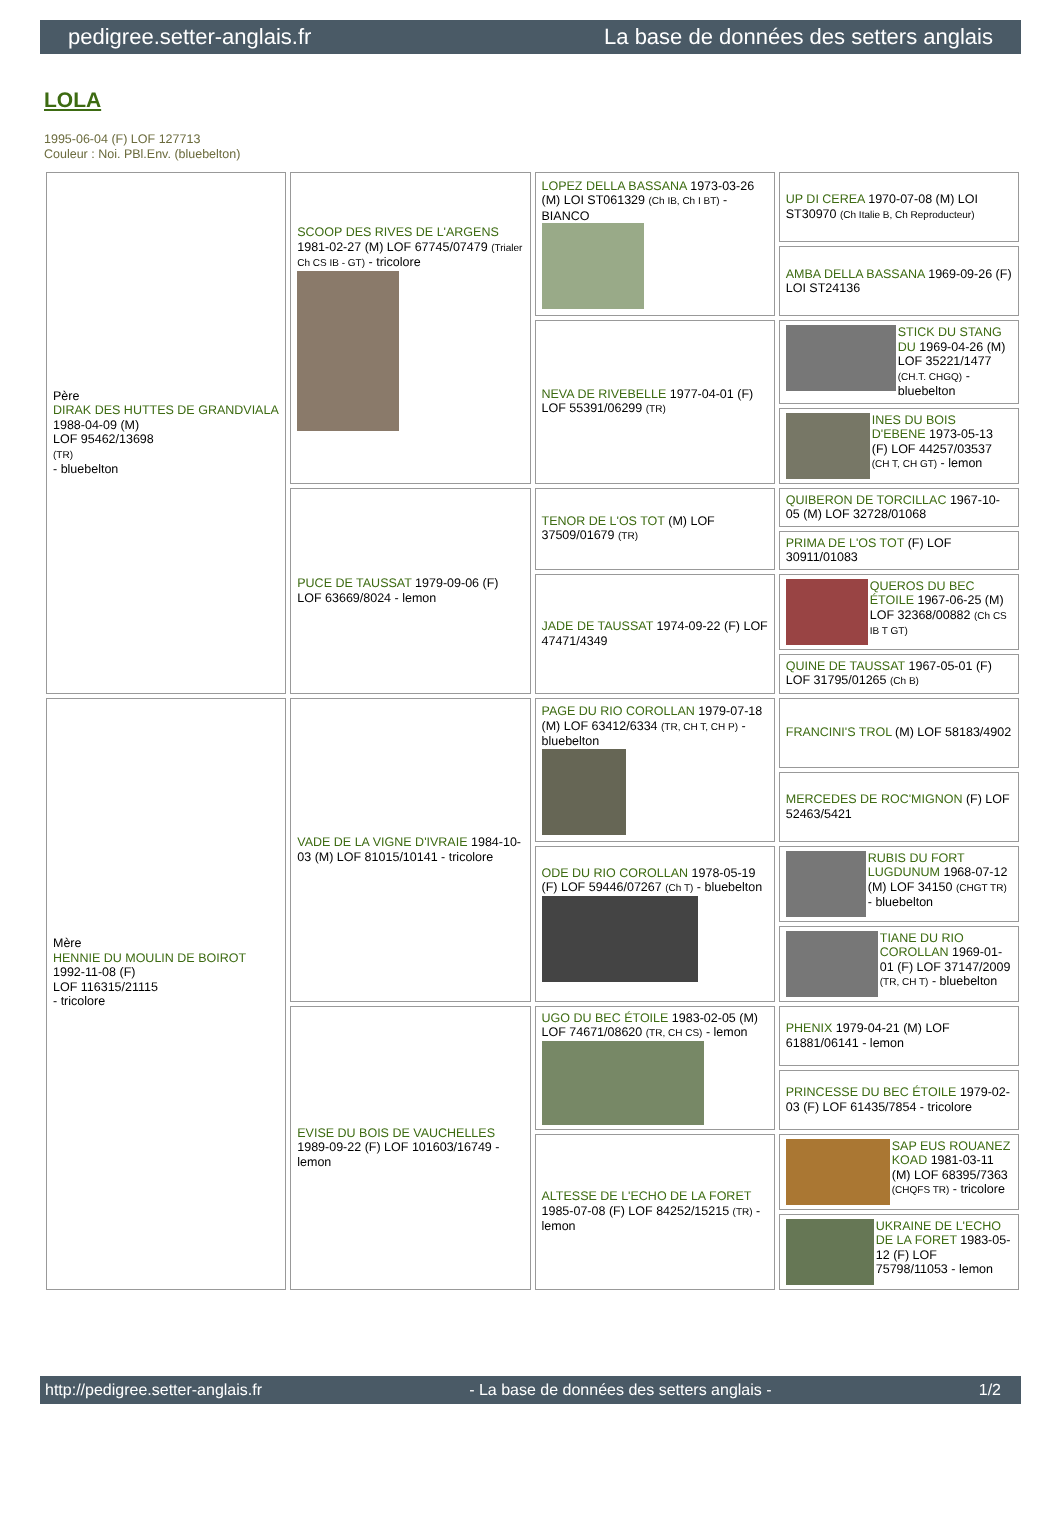pedigree.setter-anglais.fr La base de données des setters anglais
LOLA
1995-06-04 (F) LOF 127713
Couleur : Noi. PBl.Env. (bluebelton)
| Père DIRAK DES HUTTES DE GRANDVIALA 1988-04-09 (M) LOF 95462/13698 (TR) - bluebelton | SCOOP DES RIVES DE L'ARGENS 1981-02-27 (M) LOF 67745/07479 (Trialer Ch CS IB - GT) - tricolore | LOPEZ DELLA BASSANA 1973-03-26 (M) LOI ST061329 (Ch IB, Ch I BT) - BIANCO | UP DI CEREA 1970-07-08 (M) LOI ST30970 (Ch Italie B, Ch Reproducteur) |
| | | | AMBA DELLA BASSANA 1969-09-26 (F) LOI ST24136 |
| | | NEVA DE RIVEBELLE 1977-04-01 (F) LOF 55391/06299 (TR) | STICK DU STANG DU 1969-04-26 (M) LOF 35221/1477 (CH.T. CHGQ) - bluebelton |
| | | | INES DU BOIS D'EBENE 1973-05-13 (F) LOF 44257/03537 (CH T, CH GT) - lemon |
| | PUCE DE TAUSSAT 1979-09-06 (F) LOF 63669/8024 - lemon | TENOR DE L'OS TOT (M) LOF 37509/01679 (TR) | QUIBERON DE TORCILLAC 1967-10-05 (M) LOF 32728/01068 |
| | | | PRIMA DE L'OS TOT (F) LOF 30911/01083 |
| | | JADE DE TAUSSAT 1974-09-22 (F) LOF 47471/4349 | QUEROS DU BEC ÉTOILE 1967-06-25 (M) LOF 32368/00882 (Ch CS IB T GT) |
| | | | QUINE DE TAUSSAT 1967-05-01 (F) LOF 31795/01265 (Ch B) |
| Mère HENNIE DU MOULIN DE BOIROT 1992-11-08 (F) LOF 116315/21115 - tricolore | VADE DE LA VIGNE D'IVRAIE 1984-10-03 (M) LOF 81015/10141 - tricolore | PAGE DU RIO COROLLAN 1979-07-18 (M) LOF 63412/6334 (TR, CH T, CH P) - bluebelton | FRANCINI'S TROL (M) LOF 58183/4902 |
| | | | MERCEDES DE ROC'MIGNON (F) LOF 52463/5421 |
| | | ODE DU RIO COROLLAN 1978-05-19 (F) LOF 59446/07267 (Ch T) - bluebelton | RUBIS DU FORT LUGDUNUM 1968-07-12 (M) LOF 34150 (CHGT TR) - bluebelton |
| | | | TIANE DU RIO COROLLAN 1969-01-01 (F) LOF 37147/2009 (TR, CH T) - bluebelton |
| | EVISE DU BOIS DE VAUCHELLES 1989-09-22 (F) LOF 101603/16749 - lemon | UGO DU BEC ÉTOILE 1983-02-05 (M) LOF 74671/08620 (TR, CH CS) - lemon | PHENIX 1979-04-21 (M) LOF 61881/06141 - lemon |
| | | | PRINCESSE DU BEC ÉTOILE 1979-02-03 (F) LOF 61435/7854 - tricolore |
| | | ALTESSE DE L'ECHO DE LA FORET 1985-07-08 (F) LOF 84252/15215 (TR) - lemon | SAP EUS ROUANEZ KOAD 1981-03-11 (M) LOF 68395/7363 (CHQFS TR) - tricolore |
| | | | UKRAINE DE L'ECHO DE LA FORET 1983-05-12 (F) LOF 75798/11053 - lemon |
http://pedigree.setter-anglais.fr - La base de données des setters anglais - 1/2